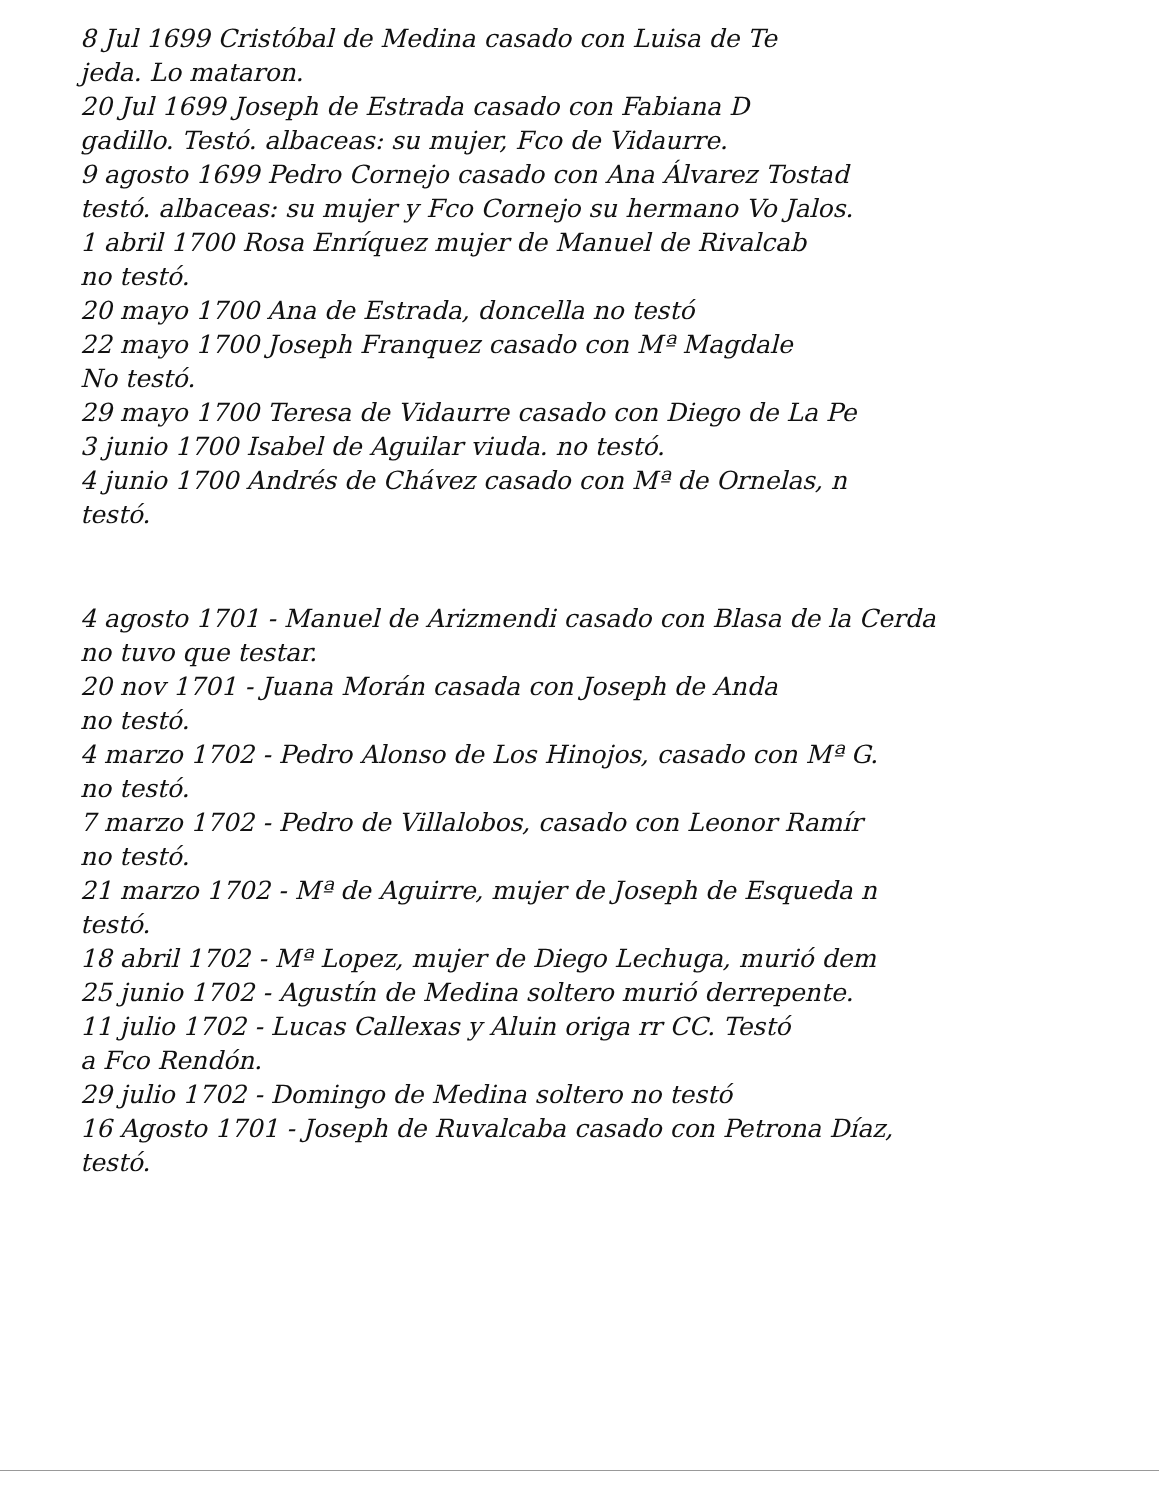8 Jul 1699 Cristóbal de Medina casado con Luisa de Te
jeda. Lo mataron.
20 Jul 1699 Joseph de Estrada casado con Fabiana D
gadillo. Testó. albaceas: su mujer, Fco de Vidaurre.
9 agosto 1699 Pedro Cornejo casado con Ana Álvarez Tostad
testó. albaceas: su mujer y Fco Cornejo su hermano Vo Jalos.
1 abril 1700 Rosa Enríquez mujer de Manuel de Rivalcab
no testó.
20 mayo 1700 Ana de Estrada, doncella no testó
22 mayo 1700 Joseph Franquez casado con Mª Magdale
No testó.
29 mayo 1700 Teresa de Vidaurre casado con Diego de La Pe
3 junio 1700 Isabel de Aguilar viuda. no testó.
4 junio 1700 Andrés de Chávez casado con Mª de Ornelas, n
testó.
4 agosto 1701 - Manuel de Arizmendi casado con Blasa de la Cerda
no tuvo que testar.
20 nov 1701 - Juana Morán casada con Joseph de Anda
no testó.
4 marzo 1702 - Pedro Alonso de Los Hinojos, casado con Mª G.
no testó.
7 marzo 1702 - Pedro de Villalobos, casado con Leonor Ramír
no testó.
21 marzo 1702 - Mª de Aguirre, mujer de Joseph de Esqueda n
testó.
18 abril 1702 - Mª Lopez, mujer de Diego Lechuga, murió dem
25 junio 1702 - Agustín de Medina soltero murió derrepente.
11 julio 1702 - Lucas Callexas y Aluin origa rr CC. Testó
a Fco Rendón.
29 julio 1702 - Domingo de Medina soltero no testó
16 Agosto 1701 - Joseph de Ruvalcaba casado con Petrona Díaz,
testó.